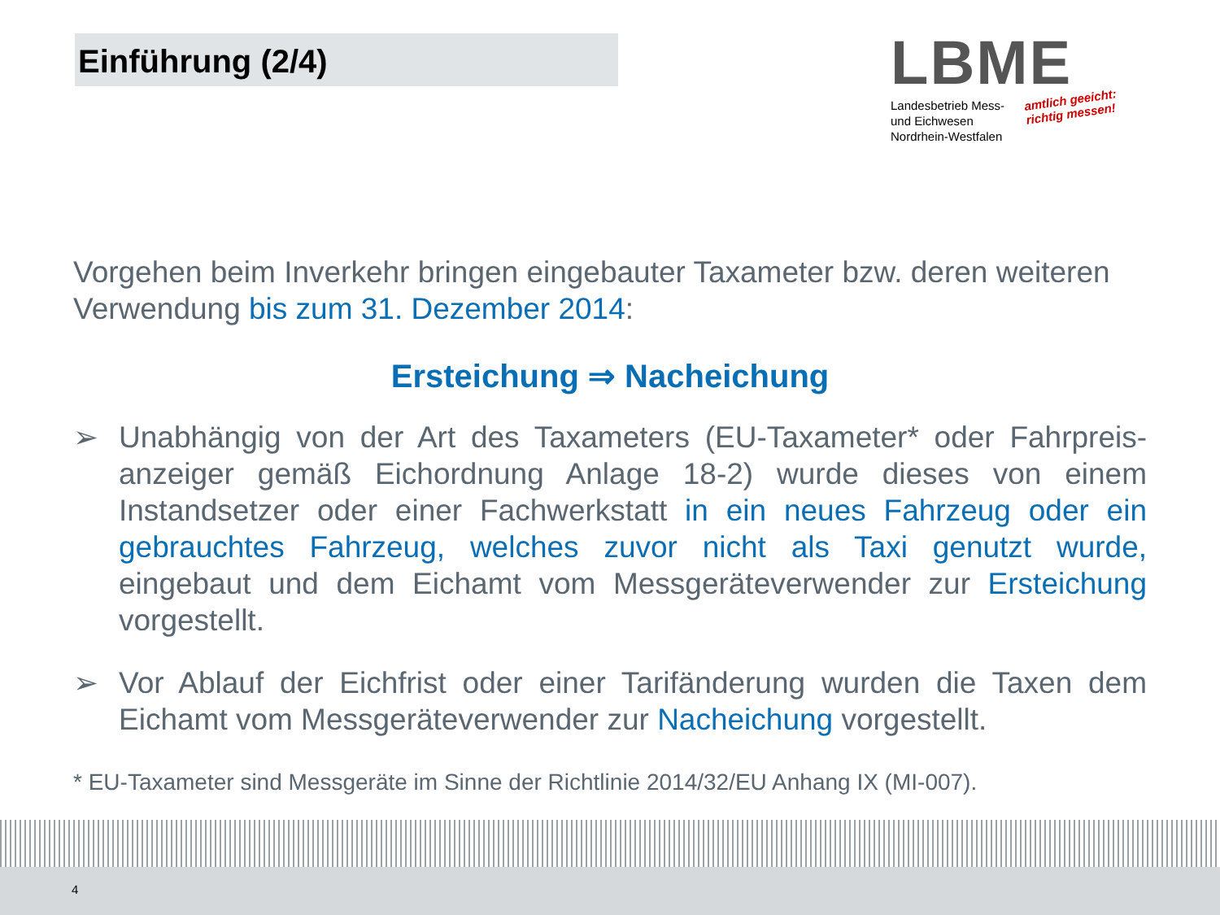Einführung (2/4)
LBME
Landesbetrieb Mess-
und Eichwesen
Nordrhein-Westfalen
amtlich geeicht:
richtig messen!
Vorgehen beim Inverkehr bringen eingebauter Taxameter bzw. deren weiteren Verwendung bis zum 31. Dezember 2014:
Ersteichung ⇒ Nacheichung
➢ Unabhängig von der Art des Taxameters (EU-Taxameter* oder Fahrpreis-anzeiger gemäß Eichordnung Anlage 18-2) wurde dieses von einem Instandsetzer oder einer Fachwerkstatt in ein neues Fahrzeug oder ein gebrauchtes Fahrzeug, welches zuvor nicht als Taxi genutzt wurde, eingebaut und dem Eichamt vom Messgeräteverwender zur Ersteichung vorgestellt.
➢ Vor Ablauf der Eichfrist oder einer Tarifänderung wurden die Taxen dem Eichamt vom Messgeräteverwender zur Nacheichung vorgestellt.
* EU-Taxameter sind Messgeräte im Sinne der Richtlinie 2014/32/EU Anhang IX (MI-007).
4